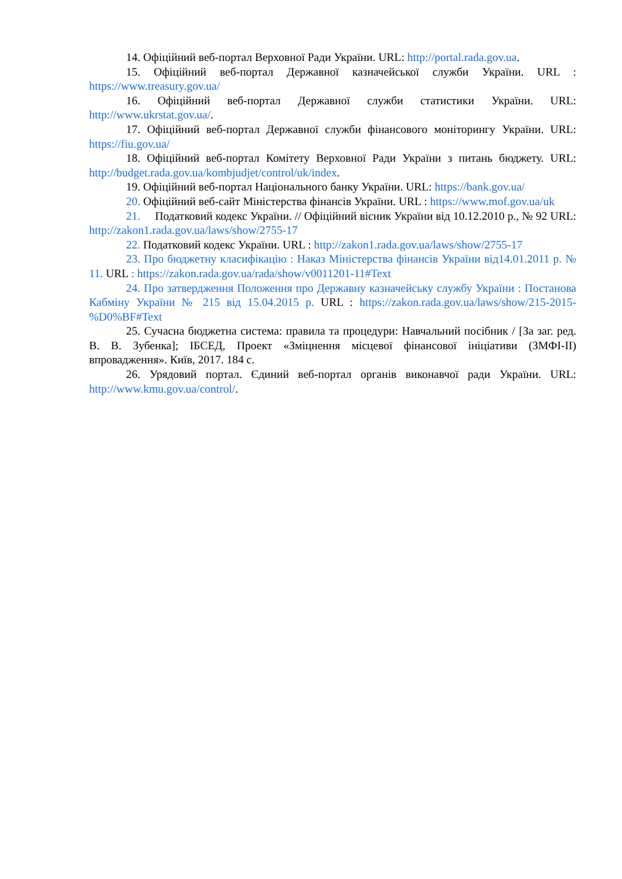14. Офіційний веб-портал Верховної Ради України. URL: http://portal.rada.gov.ua.
15. Офіційний веб-портал Державної казначейської служби України. URL : https://www.treasury.gov.ua/
16. Офіційний веб-портал Державної служби статистики України. URL: http://www.ukrstat.gov.ua/.
17. Офіційний веб-портал Державної служби фінансового моніторингу України. URL: https://fiu.gov.ua/
18. Офіційний веб-портал Комітету Верховної Ради України з питань бюджету. URL: http://budget.rada.gov.ua/kombjudjet/control/uk/index.
19. Офіційний веб-портал Національного банку України. URL: https://bank.gov.ua/
20. Офіційний веб-сайт Міністерства фінансів України. URL : https://www.mof.gov.ua/uk
21. Податковий кодекс України. // Офіційний вісник України від 10.12.2010 р., № 92 URL: http://zakon1.rada.gov.ua/laws/show/2755-17
22. Податковий кодекс України. URL : http://zakon1.rada.gov.ua/laws/show/2755-17
23. Про бюджетну класифікацію : Наказ Міністерства фінансів України від14.01.2011 р. № 11. URL : https://zakon.rada.gov.ua/rada/show/v0011201-11#Text
24. Про затвердження Положення про Державну казначейську службу України : Постанова Кабміну України № 215 від 15.04.2015 р. URL : https://zakon.rada.gov.ua/laws/show/215-2015-%D0%BF#Text
25. Сучасна бюджетна система: правила та процедури: Навчальний посібник / [За заг. ред. В. В. Зубенка]; ІБСЕД, Проект «Зміцнення місцевої фінансової ініціативи (ЗМФІ-ІІ) впровадження». Київ, 2017. 184 с.
26. Урядовий портал. Єдиний веб-портал органів виконавчої ради України. URL: http://www.kmu.gov.ua/control/.